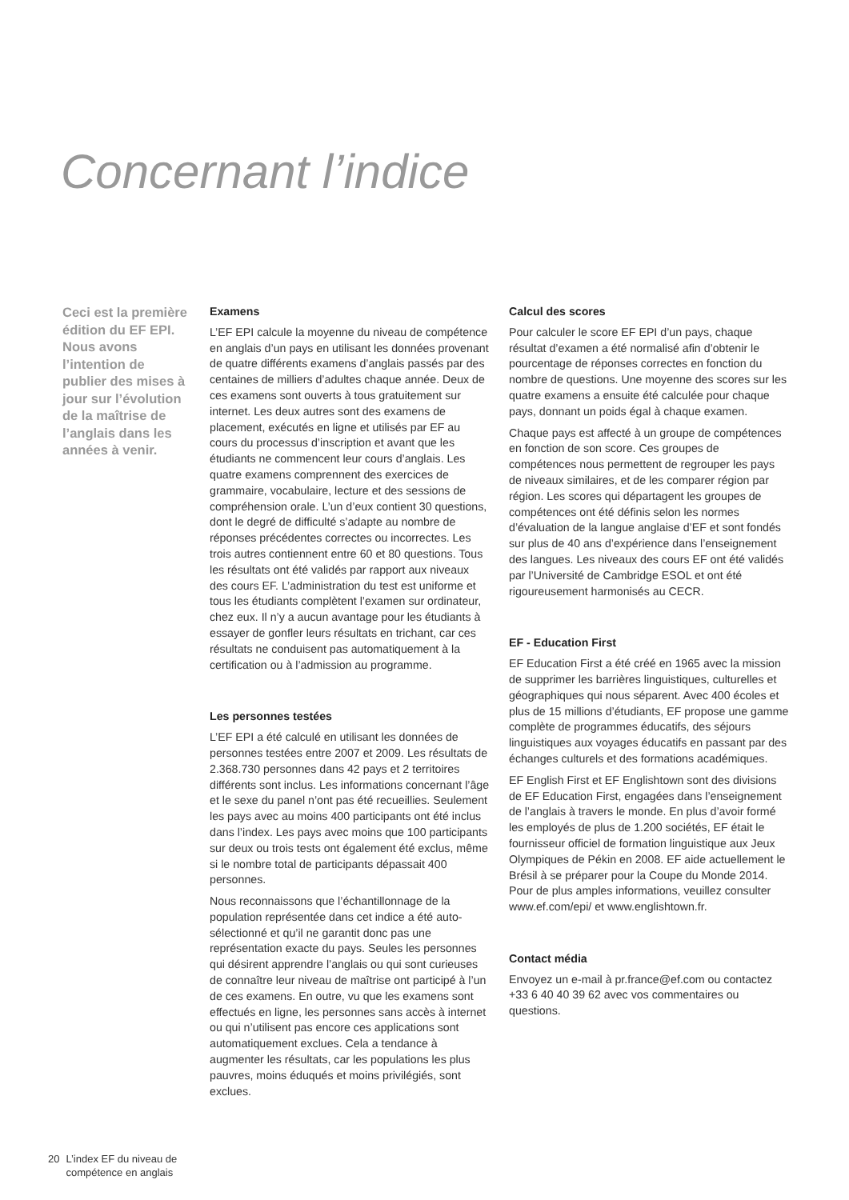Concernant l’indice
Ceci est la première édition du EF EPI. Nous avons l’intention de publier des mises à jour sur l’évolution de la maîtrise de l’anglais dans les années à venir.
Examens
L’EF EPI calcule la moyenne du niveau de compétence en anglais d’un pays en utilisant les données provenant de quatre différents examens d’anglais passés par des centaines de milliers d’adultes chaque année. Deux de ces examens sont ouverts à tous gratuitement sur internet. Les deux autres sont des examens de placement, exécutés en ligne et utilisés par EF au cours du processus d’inscription et avant que les étudiants ne commencent leur cours d’anglais. Les quatre examens comprennent des exercices de grammaire, vocabulaire, lecture et des sessions de compréhension orale. L’un d’eux contient 30 questions, dont le degré de difficulté s’adapte au nombre de réponses précédentes correctes ou incorrectes. Les trois autres contiennent entre 60 et 80 questions. Tous les résultats ont été validés par rapport aux niveaux des cours EF. L’administration du test est uniforme et tous les étudiants complètent l’examen sur ordinateur, chez eux. Il n’y a aucun avantage pour les étudiants à essayer de gonfler leurs résultats en trichant, car ces résultats ne conduisent pas automatiquement à la certification ou à l’admission au programme.
Les personnes testées
L’EF EPI a été calculé en utilisant les données de personnes testées entre 2007 et 2009. Les résultats de 2.368.730 personnes dans 42 pays et 2 territoires différents sont inclus. Les informations concernant l’âge et le sexe du panel n’ont pas été recueillies. Seulement les pays avec au moins 400 participants ont été inclus dans l’index. Les pays avec moins que 100 participants sur deux ou trois tests ont également été exclus, même si le nombre total de participants dépassait 400 personnes.
Nous reconnaissons que l’échantillonnage de la population représentée dans cet indice a été auto-sélectionné et qu’il ne garantit donc pas une représentation exacte du pays. Seules les personnes qui désirent apprendre l’anglais ou qui sont curieuses de connaître leur niveau de maîtrise ont participé à l’un de ces examens. En outre, vu que les examens sont effectués en ligne, les personnes sans accès à internet ou qui n’utilisent pas encore ces applications sont automatiquement exclues. Cela a tendance à augmenter les résultats, car les populations les plus pauvres, moins éduqués et moins privilégiés, sont exclues.
Calcul des scores
Pour calculer le score EF EPI d’un pays, chaque résultat d’examen a été normalisé afin d’obtenir le pourcentage de réponses correctes en fonction du nombre de questions. Une moyenne des scores sur les quatre examens a ensuite été calculée pour chaque pays, donnant un poids égal à chaque examen.
Chaque pays est affecté à un groupe de compétences en fonction de son score. Ces groupes de compétences nous permettent de regrouper les pays de niveaux similaires, et de les comparer région par région. Les scores qui départagent les groupes de compétences ont été définis selon les normes d’évaluation de la langue anglaise d’EF et sont fondés sur plus de 40 ans d’expérience dans l’enseignement des langues. Les niveaux des cours EF ont été validés par l’Université de Cambridge ESOL et ont été rigoureusement harmonisés au CECR.
EF - Education First
EF Education First a été créé en 1965 avec la mission de supprimer les barrières linguistiques, culturelles et géographiques qui nous séparent. Avec 400 écoles et plus de 15 millions d’étudiants, EF propose une gamme complète de programmes éducatifs, des séjours linguistiques aux voyages éducatifs en passant par des échanges culturels et des formations académiques.
EF English First et EF Englishtown sont des divisions de EF Education First, engagées dans l’enseignement de l’anglais à travers le monde. En plus d’avoir formé les employés de plus de 1.200 sociétés, EF était le fournisseur officiel de formation linguistique aux Jeux Olympiques de Pékin en 2008. EF aide actuellement le Brésil à se préparer pour la Coupe du Monde 2014. Pour de plus amples informations, veuillez consulter www.ef.com/epi/ et www.englishtown.fr.
Contact média
Envoyez un e-mail à pr.france@ef.com ou contactez +33 6 40 40 39 62 avec vos commentaires ou questions.
20 L’index EF du niveau de
compétence en anglais